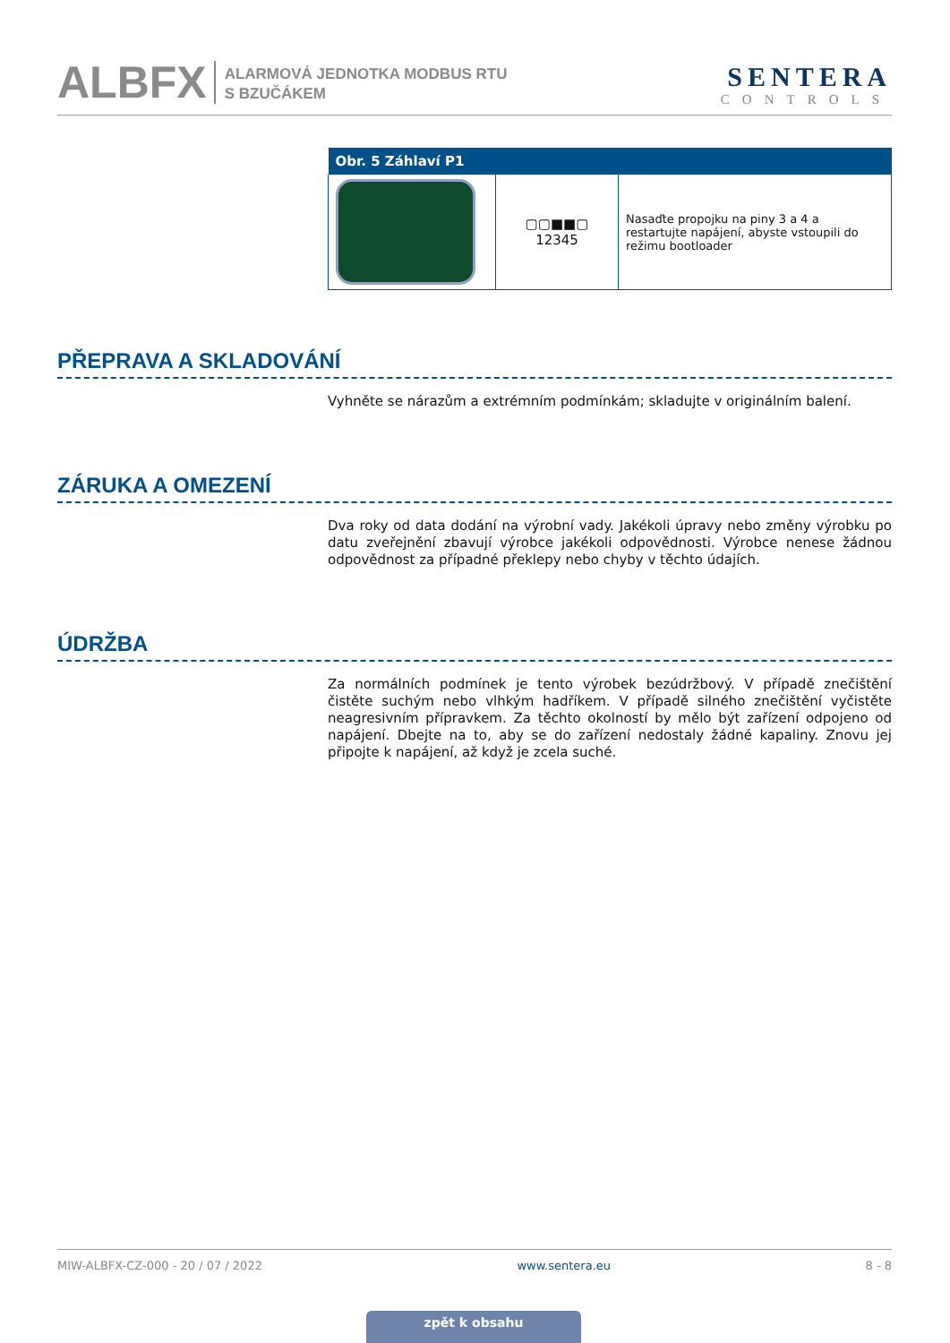ALBFX
ALARMOVÁ JEDNOTKA MODBUS RTU
S BZUČÁKEM
SENTERA
CONTROLS
| Obr. 5 Záhlaví P1 | | |
| --- | --- | --- |
| | ▢▢■■▢ 12345 | Nasaďte propojku na piny 3 a 4 a restartujte napájení, abyste vstoupili do režimu bootloader |
PŘEPRAVA A SKLADOVÁNÍ
Vyhněte se nárazům a extrémním podmínkám; skladujte v originálním balení.
ZÁRUKA A OMEZENÍ
Dva roky od data dodání na výrobní vady. Jakékoli úpravy nebo změny výrobku po datu zveřejnění zbavují výrobce jakékoli odpovědnosti. Výrobce nenese žádnou odpovědnost za případné překlepy nebo chyby v těchto údajích.
ÚDRŽBA
Za normálních podmínek je tento výrobek bezúdržbový. V případě znečištění čistěte suchým nebo vlhkým hadříkem. V případě silného znečištění vyčistěte neagresivním přípravkem. Za těchto okolností by mělo být zařízení odpojeno od napájení. Dbejte na to, aby se do zařízení nedostaly žádné kapaliny. Znovu jej připojte k napájení, až když je zcela suché.
MIW-ALBFX-CZ-000 - 20 / 07 / 2022 www.sentera.eu 8 - 8
zpět k obsahu